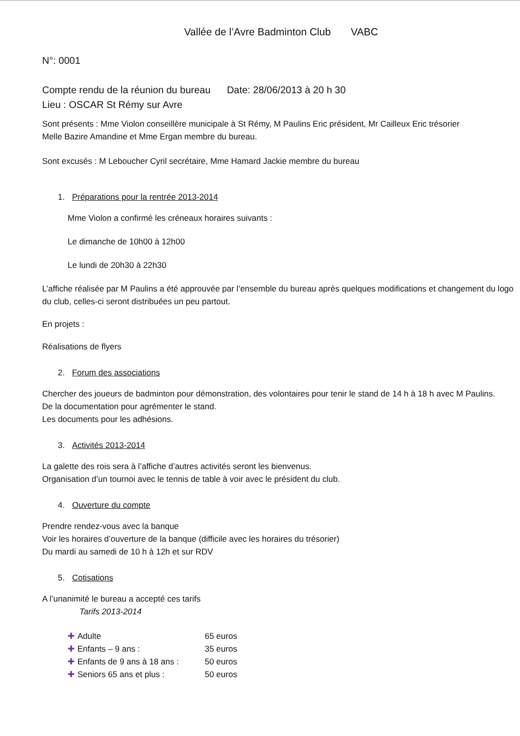Vallée de l’Avre Badminton Club VABC
N°: 0001
Compte rendu de la réunion du bureau Date: 28/06/2013 à 20 h 30
Lieu : OSCAR St Rémy sur Avre
Sont présents : Mme Violon conseillère municipale à St Rémy, M Paulins Eric président, Mr Cailleux Eric trésorier
Melle Bazire Amandine et Mme Ergan membre du bureau.
Sont excusés : M Leboucher Cyril secrétaire, Mme Hamard Jackie membre du bureau
1. Préparations pour la rentrée 2013-2014
Mme Violon a confirmé les créneaux horaires suivants :
Le dimanche de 10h00 à 12h00
Le lundi de 20h30 à 22h30
L’affiche réalisée par M Paulins a été approuvée par l’ensemble du bureau après quelques modifications et changement du logo du club, celles-ci seront distribuées un peu partout.
En projets :
Réalisations de flyers
2. Forum des associations
Chercher des joueurs de badminton pour démonstration, des volontaires pour tenir le stand de 14 h à 18 h avec M Paulins.
De la documentation pour agrémenter le stand.
Les documents pour les adhésions.
3. Activités 2013-2014
La galette des rois sera à l’affiche d’autres activités seront les bienvenus.
Organisation d’un tournoi avec le tennis de table à voir avec le président du club.
4. Ouverture du compte
Prendre rendez-vous avec la banque
Voir les horaires d’ouverture de la banque (difficile avec les horaires du trésorier)
Du mardi au samedi de 10 h à 12h et sur RDV
5. Cotisations
A l’unanimité le bureau a accepté ces tarifs
Tarifs 2013-2014
✚ Adulte 65 euros
✚ Enfants – 9 ans : 35 euros
✚ Enfants de 9 ans à 18 ans : 50 euros
✚ Seniors 65 ans et plus : 50 euros